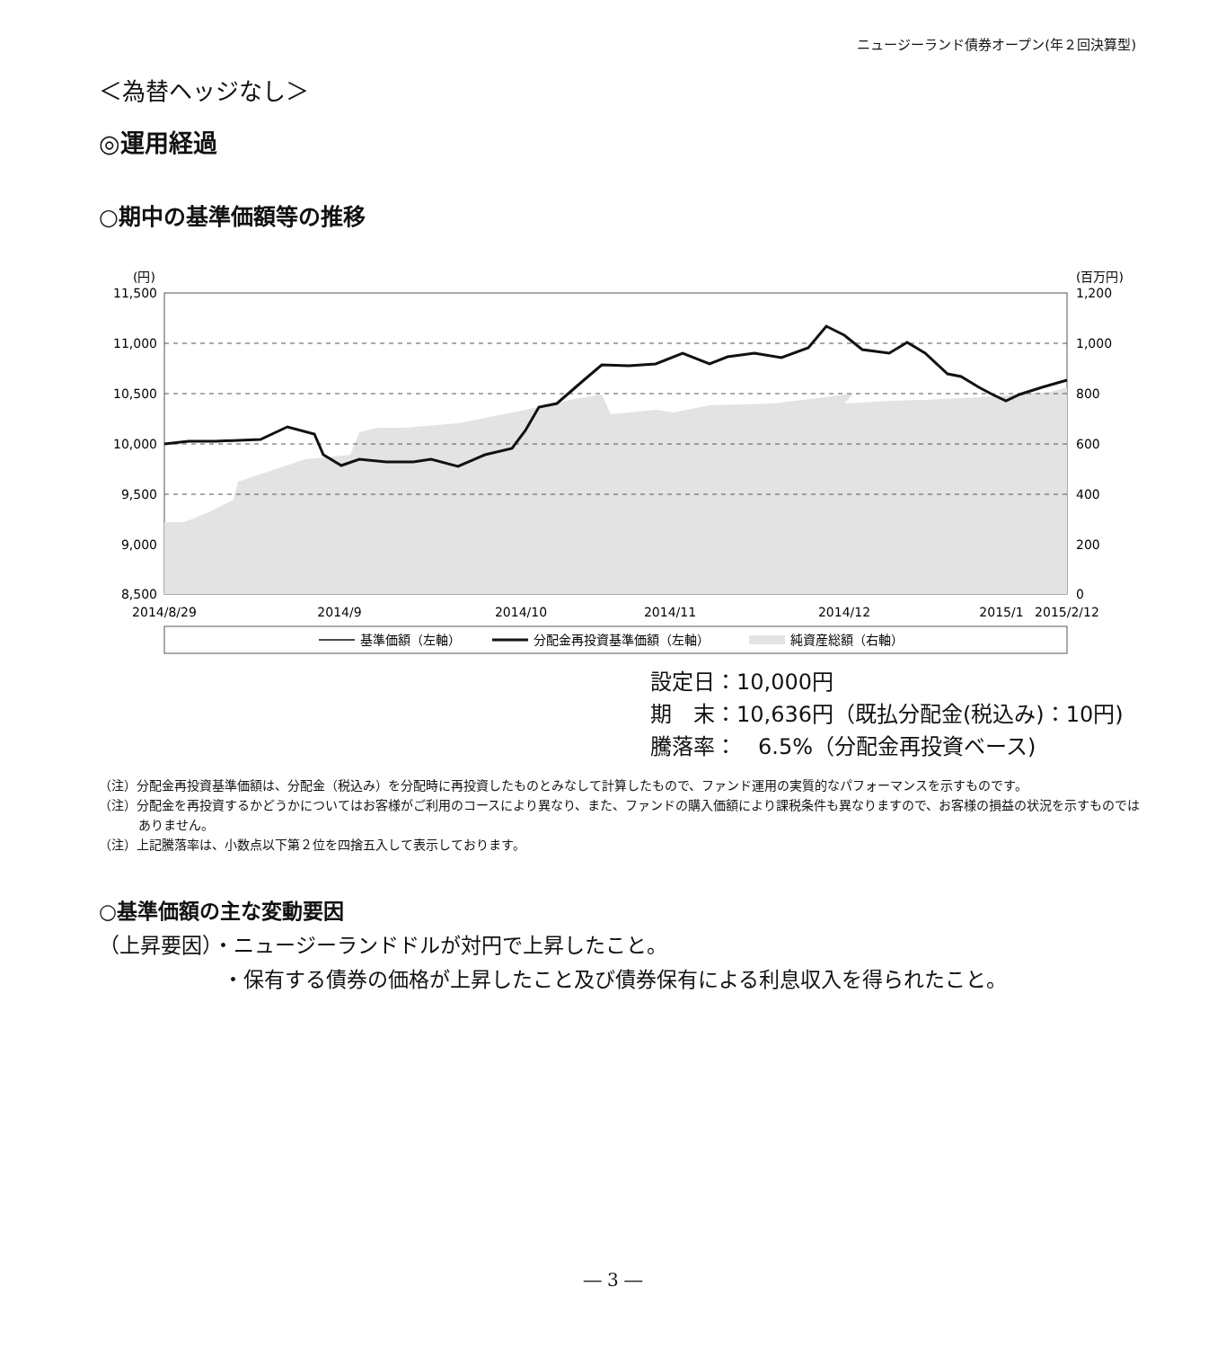ニュージーランド債券オープン(年２回決算型)
＜為替ヘッジなし＞
◎運用経過
○期中の基準価額等の推移
(円)
(百万円)
11,500
11,000
10,500
10,000
9,500
9,000
8,500
1,200
1,000
800
600
400
200
0
2014/8/29
2014/9
2014/10
2014/11
2014/12
2015/1
2015/2/12
基準価額（左軸）
分配金再投資基準価額（左軸）
純資産総額（右軸）
設定日：10,000円
期　末：10,636円（既払分配金(税込み)：10円)
騰落率：　6.5%（分配金再投資ベース)
（注）分配金再投資基準価額は、分配金（税込み）を分配時に再投資したものとみなして計算したもので、ファンド運用の実質的なパフォーマンスを示すものです。
（注）分配金を再投資するかどうかについてはお客様がご利用のコースにより異なり、また、ファンドの購入価額により課税条件も異なりますので、お客様の損益の状況を示すものではありません。
（注）上記騰落率は、小数点以下第２位を四捨五入して表示しております。
○基準価額の主な変動要因
（上昇要因）・ニュージーランドドルが対円で上昇したこと。
・保有する債券の価格が上昇したこと及び債券保有による利息収入を得られたこと。
― 3 ―